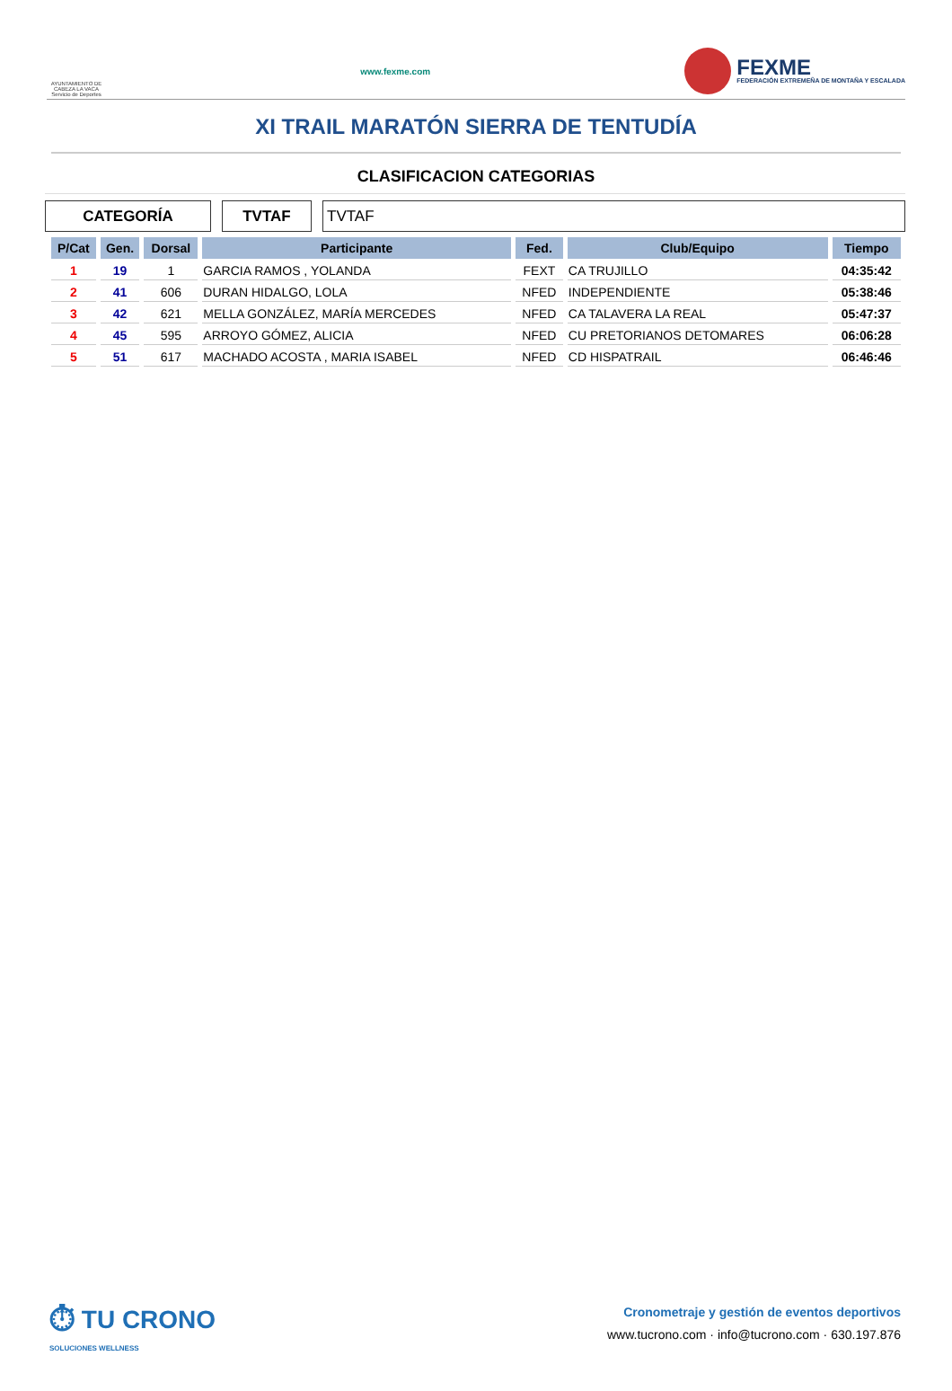AYUNTAMIENTO DE CABEZA LA VACA Servicio de Deportes
www.fexme.com
FEXME
FEDERACIÓN EXTREMEÑA DE MONTAÑA Y ESCALADA
XI TRAIL MARATÓN SIERRA DE TENTUDÍA
CLASIFICACION CATEGORIAS
CATEGORÍA TVTAF TVTAF
| P/Cat | Gen. | Dorsal | Participante | Fed. | Club/Equipo | Tiempo |
| --- | --- | --- | --- | --- | --- | --- |
| 1 | 19 | 1 | GARCIA RAMOS , YOLANDA | FEXT | CA TRUJILLO | 04:35:42 |
| 2 | 41 | 606 | DURAN HIDALGO, LOLA | NFED | INDEPENDIENTE | 05:38:46 |
| 3 | 42 | 621 | MELLA GONZÁLEZ, MARÍA MERCEDES | NFED | CA TALAVERA LA REAL | 05:47:37 |
| 4 | 45 | 595 | ARROYO GÓMEZ, ALICIA | NFED | CU PRETORIANOS DETOMARES | 06:06:28 |
| 5 | 51 | 617 | MACHADO ACOSTA , MARIA ISABEL | NFED | CD HISPATRAIL | 06:46:46 |
⏱ TU CRONO
SOLUCIONES WELLNESS
Cronometraje y gestión de eventos deportivos
www.tucrono.com · info@tucrono.com · 630.197.876